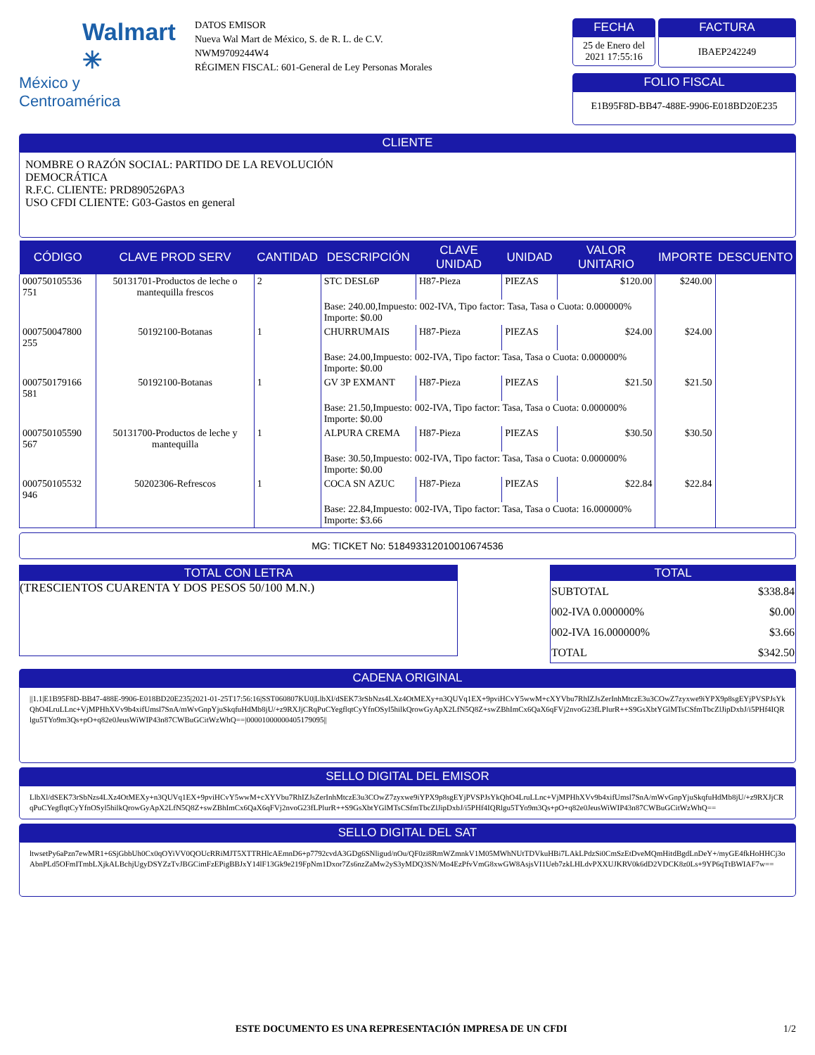Walmart ✳
México y Centroamérica
DATOS EMISOR
Nueva Wal Mart de México, S. de R. L. de C.V.
NWM9709244W4
RÉGIMEN FISCAL: 601-General de Ley Personas Morales
FECHA
25 de Enero del 2021 17:55:16
FACTURA
IBAEP242249
FOLIO FISCAL
E1B95F8D-BB47-488E-9906-E018BD20E235
CLIENTE
NOMBRE O RAZÓN SOCIAL: PARTIDO DE LA REVOLUCIÓN
DEMOCRÁTICA
R.F.C. CLIENTE: PRD890526PA3
USO CFDI CLIENTE: G03-Gastos en general
| CÓDIGO | CLAVE PROD SERV | CANTIDAD | DESCRIPCIÓN | CLAVE UNIDAD | UNIDAD | VALOR UNITARIO | IMPORTE | DESCUENTO |
| --- | --- | --- | --- | --- | --- | --- | --- | --- |
| 000750105536 751 | 50131701-Productos de leche o mantequilla frescos | 2 | STC DESL6P | H87-Pieza | PIEZAS | $120.00 | $240.00 | |
| | | | Base: 240.00,Impuesto: 002-IVA, Tipo factor: Tasa, Tasa o Cuota: 0.000000% Importe: $0.00 | | | | | |
| 000750047800 255 | 50192100-Botanas | 1 | CHURRUMAIS | H87-Pieza | PIEZAS | $24.00 | $24.00 | |
| | | | Base: 24.00,Impuesto: 002-IVA, Tipo factor: Tasa, Tasa o Cuota: 0.000000% Importe: $0.00 | | | | | |
| 000750179166 581 | 50192100-Botanas | 1 | GV 3P EXMANT | H87-Pieza | PIEZAS | $21.50 | $21.50 | |
| | | | Base: 21.50,Impuesto: 002-IVA, Tipo factor: Tasa, Tasa o Cuota: 0.000000% Importe: $0.00 | | | | | |
| 000750105590 567 | 50131700-Productos de leche y mantequilla | 1 | ALPURA CREMA | H87-Pieza | PIEZAS | $30.50 | $30.50 | |
| | | | Base: 30.50,Impuesto: 002-IVA, Tipo factor: Tasa, Tasa o Cuota: 0.000000% Importe: $0.00 | | | | | |
| 000750105532 946 | 50202306-Refrescos | 1 | COCA SN AZUC | H87-Pieza | PIEZAS | $22.84 | $22.84 | |
| | | | Base: 22.84,Impuesto: 002-IVA, Tipo factor: Tasa, Tasa o Cuota: 16.000000% Importe: $3.66 | | | | | |
MG: TICKET No: 518493312010010674536
TOTAL CON LETRA
(TRESCIENTOS CUARENTA Y DOS PESOS 50/100 M.N.)
TOTAL
| SUBTOTAL | $338.84 |
| 002-IVA 0.000000% | $0.00 |
| 002-IVA 16.000000% | $3.66 |
| TOTAL | $342.50 |
CADENA ORIGINAL
||1.1|E1B95F8D-BB47-488E-9906-E018BD20E235|2021-01-25T17:56:16|SST060807KU0|LlbXl/dSEK73rSbNzs4LXz4OtMEXy+n3QUVq1EX+9pviHCvY5wwM+cXYVbu7RhIZJsZerInhMtczE3u3COwZ7zyxwe9iYPX9p8sgEYjPVSPJsYkQhO4LruLLnc+VjMPHhXVv9b4xifUmsl7SnA/mWvGnpYjuSkqfuHdMb8jU/+z9RXJjCRqPuCYegflqtCyYfnOSyl5hilkQrowGyApX2LfN5Q8Z+swZBhImCx6QaX6qFVj2nvoG23fLPlurR++S9GsXbtYGlMTsCSfmTbcZlJipDxbJ/i5PHf4IQRlgu5TYo9m3Qs+pO+q82e0JeusWiWIP43n87CWBuGCitWzWhQ==|00001000000405179095||
SELLO DIGITAL DEL EMISOR
LlbXl/dSEK73rSbNzs4LXz4OtMEXy+n3QUVq1EX+9pviHCvY5wwM+cXYVbu7RhIZJsZerInhMtczE3u3COwZ7zyxwe9iYPX9p8sgEYjPVSPJsYkQhO4LruLLnc+VjMPHhXVv9b4xifUmsl7SnA/mWvGnpYjuSkqfuHdMb8jU/+z9RXJjCRqPuCYegflqtCyYfnOSyl5hilkQrowGyApX2LfN5Q8Z+swZBhImCx6QaX6qFVj2nvoG23fLPlurR++S9GsXbtYGlMTsCSfmTbcZlJipDxbJ/i5PHf4IQRlgu5TYo9m3Qs+pO+q82e0JeusWiWIP43n87CWBuGCitWzWhQ==
SELLO DIGITAL DEL SAT
ltwsetPy6aPzn7ewMR1+6SjGbbUh0Cx0qOYiVV0QOUcRRiMJT5XTTRHlcAEmnD6+p7792cvdA3GDg6SNligud/nOu/QF0zi8RmWZmnkV1M05MWhNUtTDVkuHBi7LAkLPdzSi0CmSzEtDveMQmHitdBgdLnDeY+/myGE4fkHoHHCj3oAbnPLd5OFmITmbLXjkALBchjUgyDSYZzTvJBGCimFzEPigBBJxY14lF13Gk9e219FpNm1Dxor7Zs6nzZaMw2yS3yMDQ3SN/Mo4EzPfvVmG8xwGW8AsjsVI1Ueb7zkLHLdvPXXUJKRV0k6dD2VDCK8z0Ls+9YP6qTtBWIAF7w==
ESTE DOCUMENTO ES UNA REPRESENTACIÓN IMPRESA DE UN CFDI 1/2